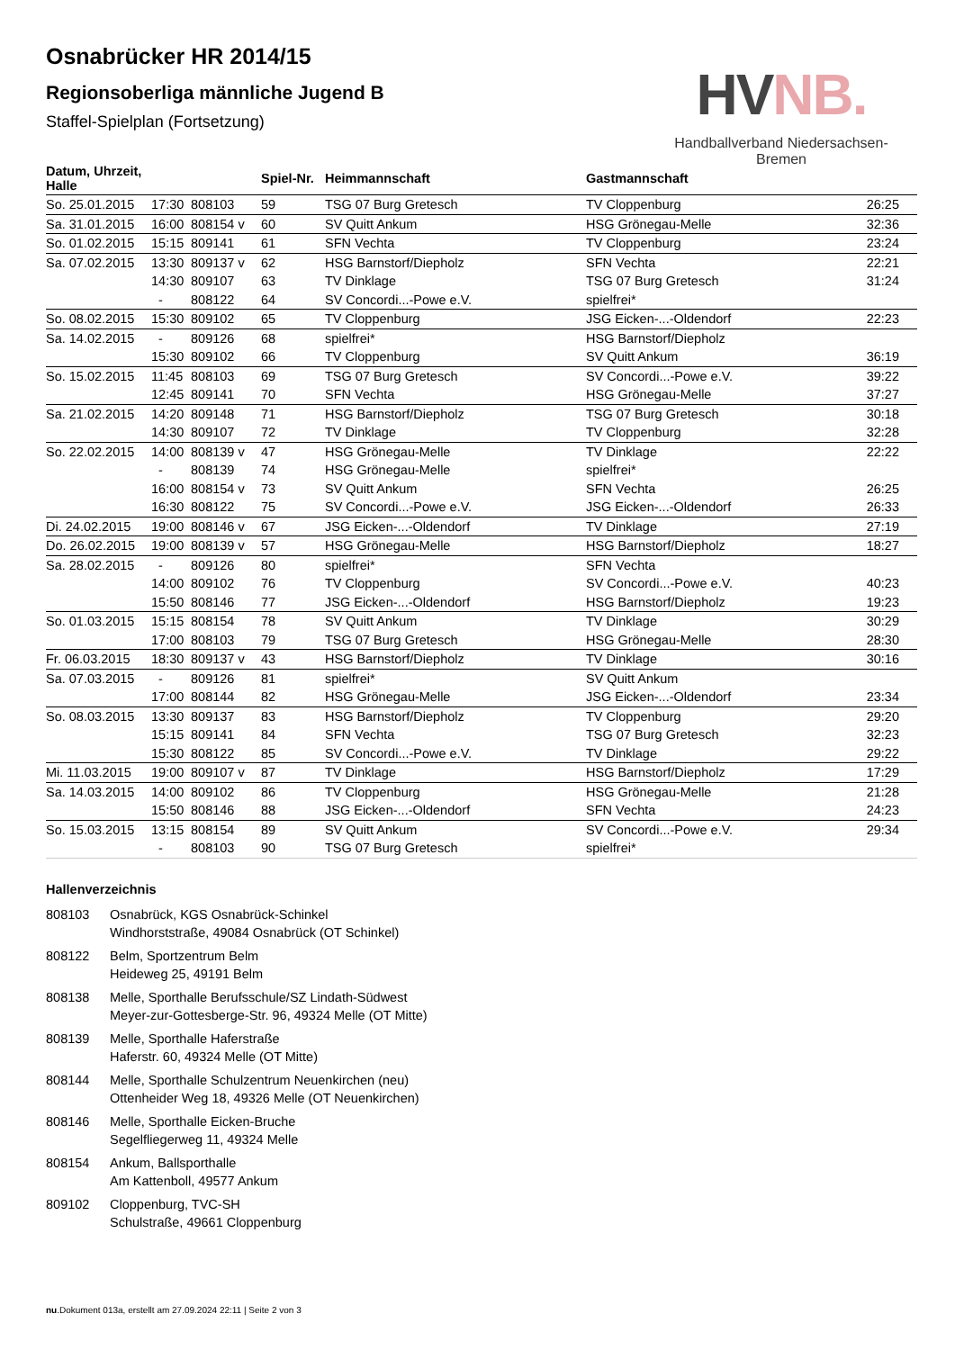Osnabrücker HR 2014/15
Regionsoberliga männliche Jugend B
Staffel-Spielplan (Fortsetzung)
HVNB.
Handballverband Niedersachsen-Bremen
| Datum, Uhrzeit, Halle | | | Spiel-Nr. | Heimmannschaft | Gastmannschaft | |
| --- | --- | --- | --- | --- | --- | --- |
| So. 25.01.2015 | 17:30 | 808103 | 59 | TSG 07 Burg Gretesch | TV Cloppenburg | 26:25 |
| Sa. 31.01.2015 | 16:00 | 808154 v | 60 | SV Quitt Ankum | HSG Grönegau-Melle | 32:36 |
| So. 01.02.2015 | 15:15 | 809141 | 61 | SFN Vechta | TV Cloppenburg | 23:24 |
| Sa. 07.02.2015 | 13:30 | 809137 v | 62 | HSG Barnstorf/Diepholz | SFN Vechta | 22:21 |
| | 14:30 | 809107 | 63 | TV Dinklage | TSG 07 Burg Gretesch | 31:24 |
| | - | 808122 | 64 | SV Concordi...-Powe e.V. | spielfrei* | |
| So. 08.02.2015 | 15:30 | 809102 | 65 | TV Cloppenburg | JSG Eicken-...-Oldendorf | 22:23 |
| Sa. 14.02.2015 | - | 809126 | 68 | spielfrei* | HSG Barnstorf/Diepholz | |
| | 15:30 | 809102 | 66 | TV Cloppenburg | SV Quitt Ankum | 36:19 |
| So. 15.02.2015 | 11:45 | 808103 | 69 | TSG 07 Burg Gretesch | SV Concordi...-Powe e.V. | 39:22 |
| | 12:45 | 809141 | 70 | SFN Vechta | HSG Grönegau-Melle | 37:27 |
| Sa. 21.02.2015 | 14:20 | 809148 | 71 | HSG Barnstorf/Diepholz | TSG 07 Burg Gretesch | 30:18 |
| | 14:30 | 809107 | 72 | TV Dinklage | TV Cloppenburg | 32:28 |
| So. 22.02.2015 | 14:00 | 808139 v | 47 | HSG Grönegau-Melle | TV Dinklage | 22:22 |
| | - | 808139 | 74 | HSG Grönegau-Melle | spielfrei* | |
| | 16:00 | 808154 v | 73 | SV Quitt Ankum | SFN Vechta | 26:25 |
| | 16:30 | 808122 | 75 | SV Concordi...-Powe e.V. | JSG Eicken-...-Oldendorf | 26:33 |
| Di. 24.02.2015 | 19:00 | 808146 v | 67 | JSG Eicken-...-Oldendorf | TV Dinklage | 27:19 |
| Do. 26.02.2015 | 19:00 | 808139 v | 57 | HSG Grönegau-Melle | HSG Barnstorf/Diepholz | 18:27 |
| Sa. 28.02.2015 | - | 809126 | 80 | spielfrei* | SFN Vechta | |
| | 14:00 | 809102 | 76 | TV Cloppenburg | SV Concordi...-Powe e.V. | 40:23 |
| | 15:50 | 808146 | 77 | JSG Eicken-...-Oldendorf | HSG Barnstorf/Diepholz | 19:23 |
| So. 01.03.2015 | 15:15 | 808154 | 78 | SV Quitt Ankum | TV Dinklage | 30:29 |
| | 17:00 | 808103 | 79 | TSG 07 Burg Gretesch | HSG Grönegau-Melle | 28:30 |
| Fr. 06.03.2015 | 18:30 | 809137 v | 43 | HSG Barnstorf/Diepholz | TV Dinklage | 30:16 |
| Sa. 07.03.2015 | - | 809126 | 81 | spielfrei* | SV Quitt Ankum | |
| | 17:00 | 808144 | 82 | HSG Grönegau-Melle | JSG Eicken-...-Oldendorf | 23:34 |
| So. 08.03.2015 | 13:30 | 809137 | 83 | HSG Barnstorf/Diepholz | TV Cloppenburg | 29:20 |
| | 15:15 | 809141 | 84 | SFN Vechta | TSG 07 Burg Gretesch | 32:23 |
| | 15:30 | 808122 | 85 | SV Concordi...-Powe e.V. | TV Dinklage | 29:22 |
| Mi. 11.03.2015 | 19:00 | 809107 v | 87 | TV Dinklage | HSG Barnstorf/Diepholz | 17:29 |
| Sa. 14.03.2015 | 14:00 | 809102 | 86 | TV Cloppenburg | HSG Grönegau-Melle | 21:28 |
| | 15:50 | 808146 | 88 | JSG Eicken-...-Oldendorf | SFN Vechta | 24:23 |
| So. 15.03.2015 | 13:15 | 808154 | 89 | SV Quitt Ankum | SV Concordi...-Powe e.V. | 29:34 |
| | - | 808103 | 90 | TSG 07 Burg Gretesch | spielfrei* | |
Hallenverzeichnis
808103 Osnabrück, KGS Osnabrück-Schinkel
Windhorststraße, 49084 Osnabrück (OT Schinkel)
808122 Belm, Sportzentrum Belm
Heideweg 25, 49191 Belm
808138 Melle, Sporthalle Berufsschule/SZ Lindath-Südwest
Meyer-zur-Gottesberge-Str. 96, 49324 Melle (OT Mitte)
808139 Melle, Sporthalle Haferstraße
Haferstr. 60, 49324 Melle (OT Mitte)
808144 Melle, Sporthalle Schulzentrum Neuenkirchen (neu)
Ottenheider Weg 18, 49326 Melle (OT Neuenkirchen)
808146 Melle, Sporthalle Eicken-Bruche
Segelfliegerweg 11, 49324 Melle
808154 Ankum, Ballsporthalle
Am Kattenboll, 49577 Ankum
809102 Cloppenburg, TVC-SH
Schulstraße, 49661 Cloppenburg
nu.Dokument 013a, erstellt am 27.09.2024 22:11 | Seite 2 von 3